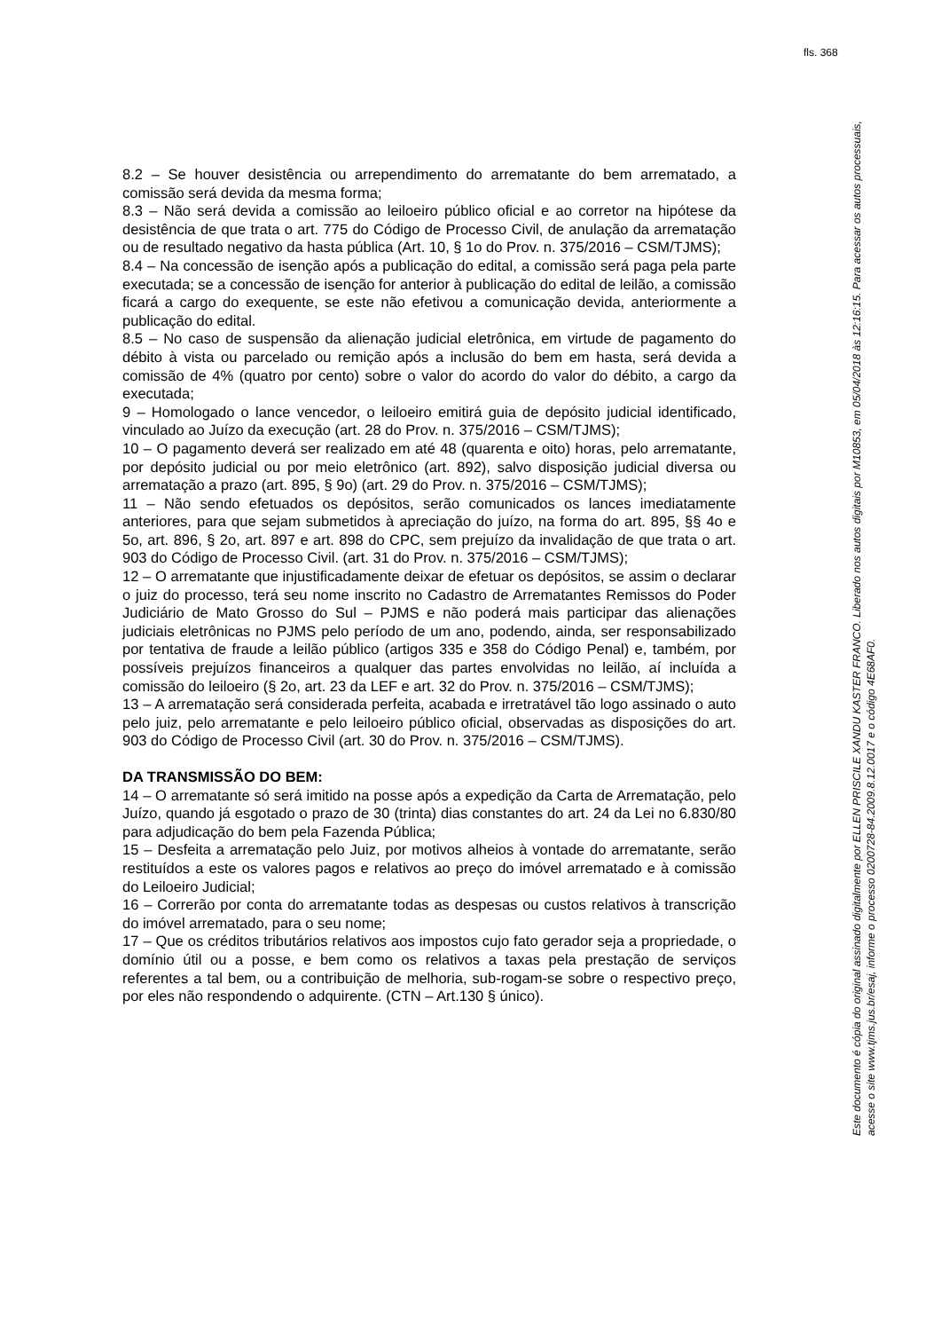fls. 368
8.2 – Se houver desistência ou arrependimento do arrematante do bem arrematado, a comissão será devida da mesma forma;
8.3 – Não será devida a comissão ao leiloeiro público oficial e ao corretor na hipótese da desistência de que trata o art. 775 do Código de Processo Civil, de anulação da arrematação ou de resultado negativo da hasta pública (Art. 10, § 1o do Prov. n. 375/2016 – CSM/TJMS);
8.4 – Na concessão de isenção após a publicação do edital, a comissão será paga pela parte executada; se a concessão de isenção for anterior à publicação do edital de leilão, a comissão ficará a cargo do exequente, se este não efetivou a comunicação devida, anteriormente a publicação do edital.
8.5 – No caso de suspensão da alienação judicial eletrônica, em virtude de pagamento do débito à vista ou parcelado ou remição após a inclusão do bem em hasta, será devida a comissão de 4% (quatro por cento) sobre o valor do acordo do valor do débito, a cargo da executada;
9 – Homologado o lance vencedor, o leiloeiro emitirá guia de depósito judicial identificado, vinculado ao Juízo da execução (art. 28 do Prov. n. 375/2016 – CSM/TJMS);
10 – O pagamento deverá ser realizado em até 48 (quarenta e oito) horas, pelo arrematante, por depósito judicial ou por meio eletrônico (art. 892), salvo disposição judicial diversa ou arrematação a prazo (art. 895, § 9o) (art. 29 do Prov. n. 375/2016 – CSM/TJMS);
11 – Não sendo efetuados os depósitos, serão comunicados os lances imediatamente anteriores, para que sejam submetidos à apreciação do juízo, na forma do art. 895, §§ 4o e 5o, art. 896, § 2o, art. 897 e art. 898 do CPC, sem prejuízo da invalidação de que trata o art. 903 do Código de Processo Civil. (art. 31 do Prov. n. 375/2016 – CSM/TJMS);
12 – O arrematante que injustificadamente deixar de efetuar os depósitos, se assim o declarar o juiz do processo, terá seu nome inscrito no Cadastro de Arrematantes Remissos do Poder Judiciário de Mato Grosso do Sul – PJMS e não poderá mais participar das alienações judiciais eletrônicas no PJMS pelo período de um ano, podendo, ainda, ser responsabilizado por tentativa de fraude a leilão público (artigos 335 e 358 do Código Penal) e, também, por possíveis prejuízos financeiros a qualquer das partes envolvidas no leilão, aí incluída a comissão do leiloeiro (§ 2o, art. 23 da LEF e art. 32 do Prov. n. 375/2016 – CSM/TJMS);
13 – A arrematação será considerada perfeita, acabada e irretratável tão logo assinado o auto pelo juiz, pelo arrematante e pelo leiloeiro público oficial, observadas as disposições do art. 903 do Código de Processo Civil (art. 30 do Prov. n. 375/2016 – CSM/TJMS).
DA TRANSMISSÃO DO BEM:
14 – O arrematante só será imitido na posse após a expedição da Carta de Arrematação, pelo Juízo, quando já esgotado o prazo de 30 (trinta) dias constantes do art. 24 da Lei no 6.830/80 para adjudicação do bem pela Fazenda Pública;
15 – Desfeita a arrematação pelo Juiz, por motivos alheios à vontade do arrematante, serão restituídos a este os valores pagos e relativos ao preço do imóvel arrematado e à comissão do Leiloeiro Judicial;
16 – Correrão por conta do arrematante todas as despesas ou custos relativos à transcrição do imóvel arrematado, para o seu nome;
17 – Que os créditos tributários relativos aos impostos cujo fato gerador seja a propriedade, o domínio útil ou a posse, e bem como os relativos a taxas pela prestação de serviços referentes a tal bem, ou a contribuição de melhoria, sub-rogam-se sobre o respectivo preço, por eles não respondendo o adquirente. (CTN – Art.130 § único).
Este documento é cópia do original assinado digitalmente por ELLEN PRISCILE XANDU KASTER FRANCO. Liberado nos autos digitais por M10853, em 05/04/2018 às 12:16:15. Para acessar os autos processuais, acesse o site www.tjms.jus.br/esaj, informe o processo 0200728-84.2009.8.12.0017 e o código 4E68AF0.